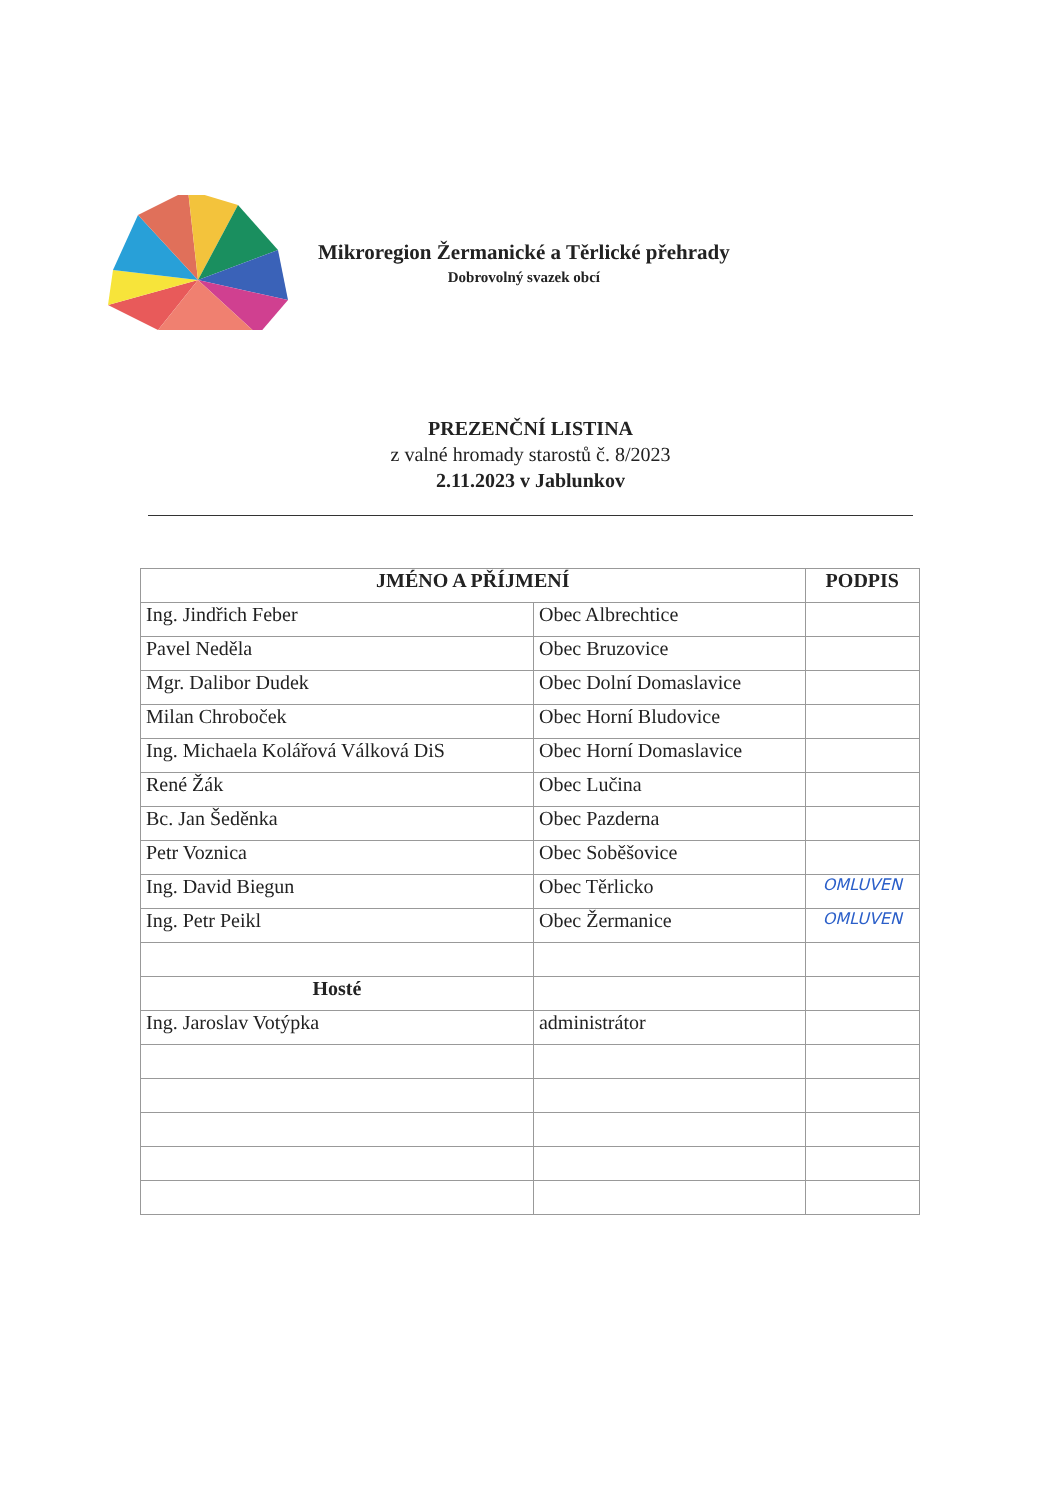Mikroregion Žermanické a Těrlické přehrady
Dobrovolný svazek obcí
PREZENČNÍ LISTINA
z valné hromady starostů č. 8/2023
2.11.2023 v Jablunkov
| JMÉNO A PŘÍJMENÍ | | PODPIS |
| --- | --- | --- |
| Ing. Jindřich Feber | Obec Albrechtice | |
| Pavel Neděla | Obec Bruzovice | |
| Mgr. Dalibor Dudek | Obec Dolní Domaslavice | |
| Milan Chroboček | Obec Horní Bludovice | |
| Ing. Michaela Kolářová Válková DiS | Obec Horní Domaslavice | |
| René Žák | Obec Lučina | |
| Bc. Jan Šeděnka | Obec Pazderna | |
| Petr Voznica | Obec Soběšovice | |
| Ing. David Biegun | Obec Těrlicko | OMLUVEN |
| Ing. Petr Peikl | Obec Žermanice | OMLUVEN |
| Hosté | | |
| Ing. Jaroslav Votýpka | administrátor | |